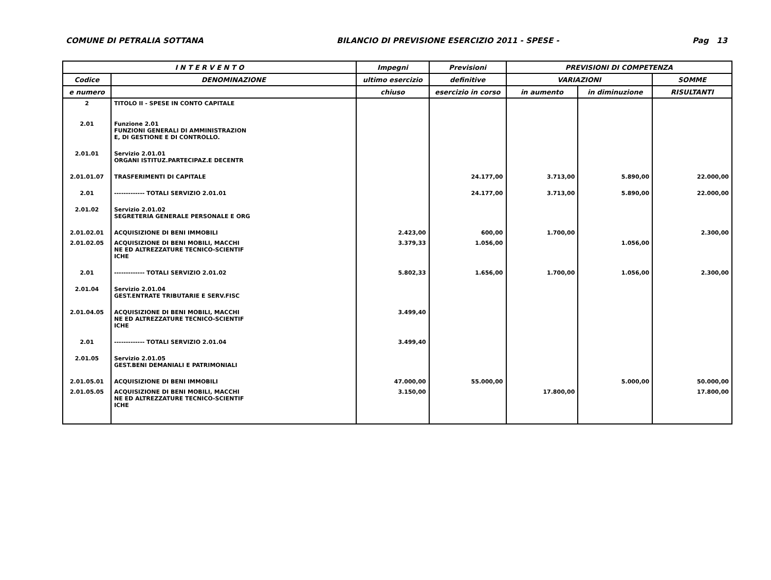COMUNE DI PETRALIA SOTTANA BILANCIO DI PREVISIONE ESERCIZIO 2011 - SPESE - Pag 13
| I N T E R V E N T O | | Impegni | Previsioni | PREVISIONI DI COMPETENZA | | |
| --- | --- | --- | --- | --- | --- | --- |
| Codice | DENOMINAZIONE | ultimo esercizio | definitive | VARIAZIONI | | SOMME |
| e numero | | chiuso | esercizio in corso | in aumento | in diminuzione | RISULTANTI |
| 2 | TITOLO II - SPESE IN CONTO CAPITALE | | | | | |
| 2.01 | Funzione 2.01 FUNZIONI GENERALI DI AMMINISTRAZION E, DI GESTIONE E DI CONTROLLO. | | | | | |
| 2.01.01 | Servizio 2.01.01 ORGANI ISTITUZ.PARTECIPAZ.E DECENTR | | | | | |
| 2.01.01.07 | TRASFERIMENTI DI CAPITALE | | 24.177,00 | 3.713,00 | 5.890,00 | 22.000,00 |
| 2.01 | ------------- TOTALI SERVIZIO 2.01.01 | | 24.177,00 | 3.713,00 | 5.890,00 | 22.000,00 |
| 2.01.02 | Servizio 2.01.02 SEGRETERIA GENERALE PERSONALE E ORG | | | | | |
| 2.01.02.01 | ACQUISIZIONE DI BENI IMMOBILI | 2.423,00 | 600,00 | 1.700,00 | | 2.300,00 |
| 2.01.02.05 | ACQUISIZIONE DI BENI MOBILI, MACCHI NE ED ALTREZZATURE TECNICO-SCIENTIF ICHE | 3.379,33 | 1.056,00 | | 1.056,00 | |
| 2.01 | ------------- TOTALI SERVIZIO 2.01.02 | 5.802,33 | 1.656,00 | 1.700,00 | 1.056,00 | 2.300,00 |
| 2.01.04 | Servizio 2.01.04 GEST.ENTRATE TRIBUTARIE E SERV.FISC | | | | | |
| 2.01.04.05 | ACQUISIZIONE DI BENI MOBILI, MACCHI NE ED ALTREZZATURE TECNICO-SCIENTIF ICHE | 3.499,40 | | | | |
| 2.01 | ------------- TOTALI SERVIZIO 2.01.04 | 3.499,40 | | | | |
| 2.01.05 | Servizio 2.01.05 GEST.BENI DEMANIALI E PATRIMONIALI | | | | | |
| 2.01.05.01 | ACQUISIZIONE DI BENI IMMOBILI | 47.000,00 | 55.000,00 | | 5.000,00 | 50.000,00 |
| 2.01.05.05 | ACQUISIZIONE DI BENI MOBILI, MACCHI NE ED ALTREZZATURE TECNICO-SCIENTIF ICHE | 3.150,00 | | 17.800,00 | | 17.800,00 |